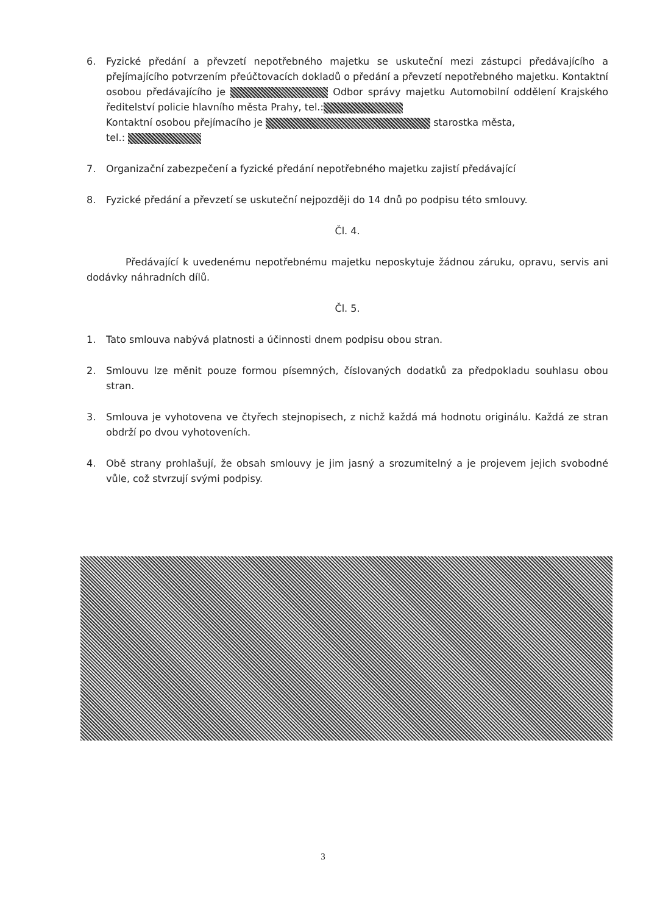6. Fyzické předání a převzetí nepotřebného majetku se uskuteční mezi zástupci předávajícího a přejímajícího potvrzením přeúčtovacích dokladů o předání a převzetí nepotřebného majetku. Kontaktní osobou předávajícího je Odbor správy majetku Automobilní oddělení Krajského ředitelství policie hlavního města Prahy, tel.:
Kontaktní osobou přejímacího je starostka města,
tel.:
7. Organizační zabezpečení a fyzické předání nepotřebného majetku zajistí předávající
8. Fyzické předání a převzetí se uskuteční nejpozději do 14 dnů po podpisu této smlouvy.
Čl. 4.
Předávající k uvedenému nepotřebnému majetku neposkytuje žádnou záruku, opravu, servis ani dodávky náhradních dílů.
Čl. 5.
1. Tato smlouva nabývá platnosti a účinnosti dnem podpisu obou stran.
2. Smlouvu lze měnit pouze formou písemných, číslovaných dodatků za předpokladu souhlasu obou stran.
3. Smlouva je vyhotovena ve čtyřech stejnopisech, z nichž každá má hodnotu originálu. Každá ze stran obdrží po dvou vyhotoveních.
4. Obě strany prohlašují, že obsah smlouvy je jim jasný a srozumitelný a je projevem jejich svobodné vůle, což stvrzují svými podpisy.
3